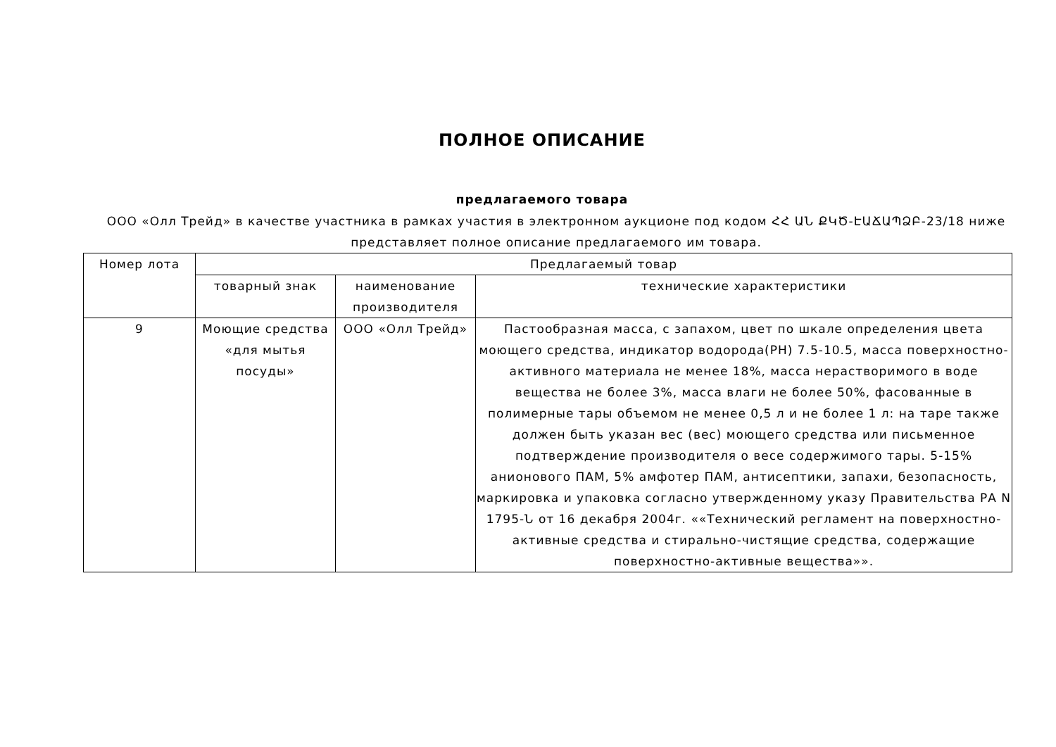ПОЛНОЕ ОПИСАНИЕ
предлагаемого товара
ООО «Олл Трейд» в качестве участника в рамках участия в электронном аукционе под кодом ՀՀ ԱՆ ՔԿԾ-ԷԱՃԱՊՁԲ-23/18 ниже представляет полное описание предлагаемого им товара.
| Номер лота | Предлагаемый товар | | |
| --- | --- | --- | --- |
| | товарный знак | наименование производителя | технические характеристики |
| 9 | Моющие средства «для мытья посуды» | ООО «Олл Трейд» | Пастообразная масса, с запахом, цвет по шкале определения цвета моющего средства, индикатор водорода(PH) 7.5-10.5, масса поверхностно-активного материала не менее 18%, масса нерастворимого в воде вещества не более 3%, масса влаги не более 50%, фасованные в полимерные тары объемом не менее 0,5 л и не более 1 л: на таре также должен быть указан вес (вес) моющего средства или письменное подтверждение производителя о весе содержимого тары. 5-15% анионового ПАМ, 5% амфотер ПАМ, антисептики, запахи, безопасность, маркировка и упаковка согласно утвержденному указу Правительства РА N 1795-Ն от 16 декабря 2004г. ««Технический регламент на поверхностно-активные средства и стирально-чистящие средства, содержащие поверхностно-активные вещества»». |